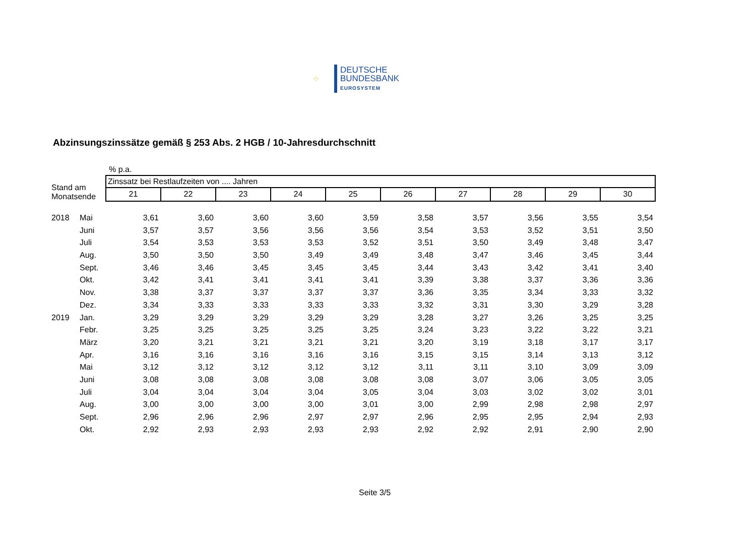⁘
DEUTSCHE
BUNDESBANK
EUROSYSTEM
Abzinsungszinssätze gemäß § 253 Abs. 2 HGB / 10-Jahresdurchschnitt
| | | % p.a. | | | | | | | | | |
| Stand am Monatsende | | Zinssatz bei Restlaufzeiten von .... Jahren | | | | | | | | | |
| | | 21 | 22 | 23 | 24 | 25 | 26 | 27 | 28 | 29 | 30 |
| 2018 | Mai | 3,61 | 3,60 | 3,60 | 3,60 | 3,59 | 3,58 | 3,57 | 3,56 | 3,55 | 3,54 |
| | Juni | 3,57 | 3,57 | 3,56 | 3,56 | 3,56 | 3,54 | 3,53 | 3,52 | 3,51 | 3,50 |
| | Juli | 3,54 | 3,53 | 3,53 | 3,53 | 3,52 | 3,51 | 3,50 | 3,49 | 3,48 | 3,47 |
| | Aug. | 3,50 | 3,50 | 3,50 | 3,49 | 3,49 | 3,48 | 3,47 | 3,46 | 3,45 | 3,44 |
| | Sept. | 3,46 | 3,46 | 3,45 | 3,45 | 3,45 | 3,44 | 3,43 | 3,42 | 3,41 | 3,40 |
| | Okt. | 3,42 | 3,41 | 3,41 | 3,41 | 3,41 | 3,39 | 3,38 | 3,37 | 3,36 | 3,36 |
| | Nov. | 3,38 | 3,37 | 3,37 | 3,37 | 3,37 | 3,36 | 3,35 | 3,34 | 3,33 | 3,32 |
| | Dez. | 3,34 | 3,33 | 3,33 | 3,33 | 3,33 | 3,32 | 3,31 | 3,30 | 3,29 | 3,28 |
| 2019 | Jan. | 3,29 | 3,29 | 3,29 | 3,29 | 3,29 | 3,28 | 3,27 | 3,26 | 3,25 | 3,25 |
| | Febr. | 3,25 | 3,25 | 3,25 | 3,25 | 3,25 | 3,24 | 3,23 | 3,22 | 3,22 | 3,21 |
| | März | 3,20 | 3,21 | 3,21 | 3,21 | 3,21 | 3,20 | 3,19 | 3,18 | 3,17 | 3,17 |
| | Apr. | 3,16 | 3,16 | 3,16 | 3,16 | 3,16 | 3,15 | 3,15 | 3,14 | 3,13 | 3,12 |
| | Mai | 3,12 | 3,12 | 3,12 | 3,12 | 3,12 | 3,11 | 3,11 | 3,10 | 3,09 | 3,09 |
| | Juni | 3,08 | 3,08 | 3,08 | 3,08 | 3,08 | 3,08 | 3,07 | 3,06 | 3,05 | 3,05 |
| | Juli | 3,04 | 3,04 | 3,04 | 3,04 | 3,05 | 3,04 | 3,03 | 3,02 | 3,02 | 3,01 |
| | Aug. | 3,00 | 3,00 | 3,00 | 3,00 | 3,01 | 3,00 | 2,99 | 2,98 | 2,98 | 2,97 |
| | Sept. | 2,96 | 2,96 | 2,96 | 2,97 | 2,97 | 2,96 | 2,95 | 2,95 | 2,94 | 2,93 |
| | Okt. | 2,92 | 2,93 | 2,93 | 2,93 | 2,93 | 2,92 | 2,92 | 2,91 | 2,90 | 2,90 |
Seite 3/5